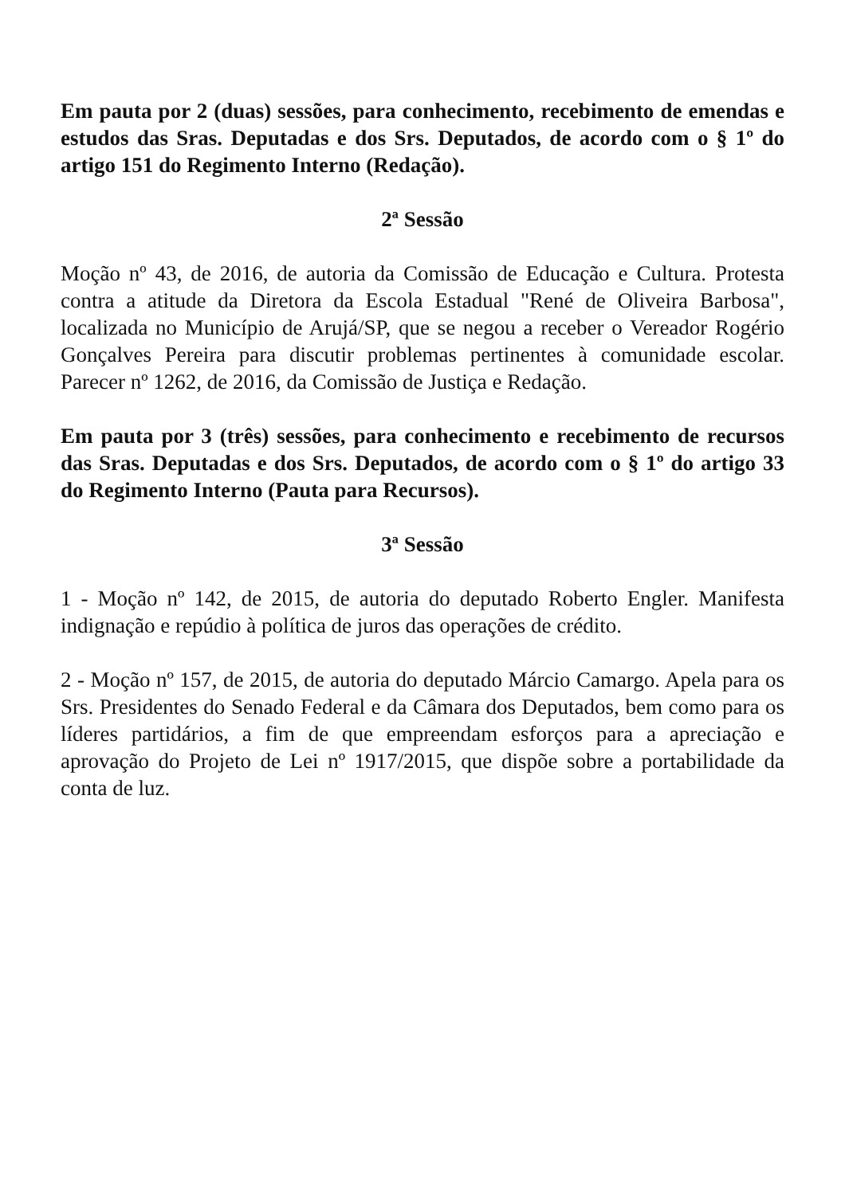Em pauta por 2 (duas) sessões, para conhecimento, recebimento de emendas e estudos das Sras. Deputadas e dos Srs. Deputados, de acordo com o § 1º do artigo 151 do Regimento Interno (Redação).
2ª Sessão
Moção nº 43, de 2016, de autoria da Comissão de Educação e Cultura. Protesta contra a atitude da Diretora da Escola Estadual "René de Oliveira Barbosa", localizada no Município de Arujá/SP, que se negou a receber o Vereador Rogério Gonçalves Pereira para discutir problemas pertinentes à comunidade escolar. Parecer nº 1262, de 2016, da Comissão de Justiça e Redação.
Em pauta por 3 (três) sessões, para conhecimento e recebimento de recursos das Sras. Deputadas e dos Srs. Deputados, de acordo com o § 1º do artigo 33 do Regimento Interno (Pauta para Recursos).
3ª Sessão
1 - Moção nº 142, de 2015, de autoria do deputado Roberto Engler. Manifesta indignação e repúdio à política de juros das operações de crédito.
2 - Moção nº 157, de 2015, de autoria do deputado Márcio Camargo. Apela para os Srs. Presidentes do Senado Federal e da Câmara dos Deputados, bem como para os líderes partidários, a fim de que empreendam esforços para a apreciação e aprovação do Projeto de Lei nº 1917/2015, que dispõe sobre a portabilidade da conta de luz.